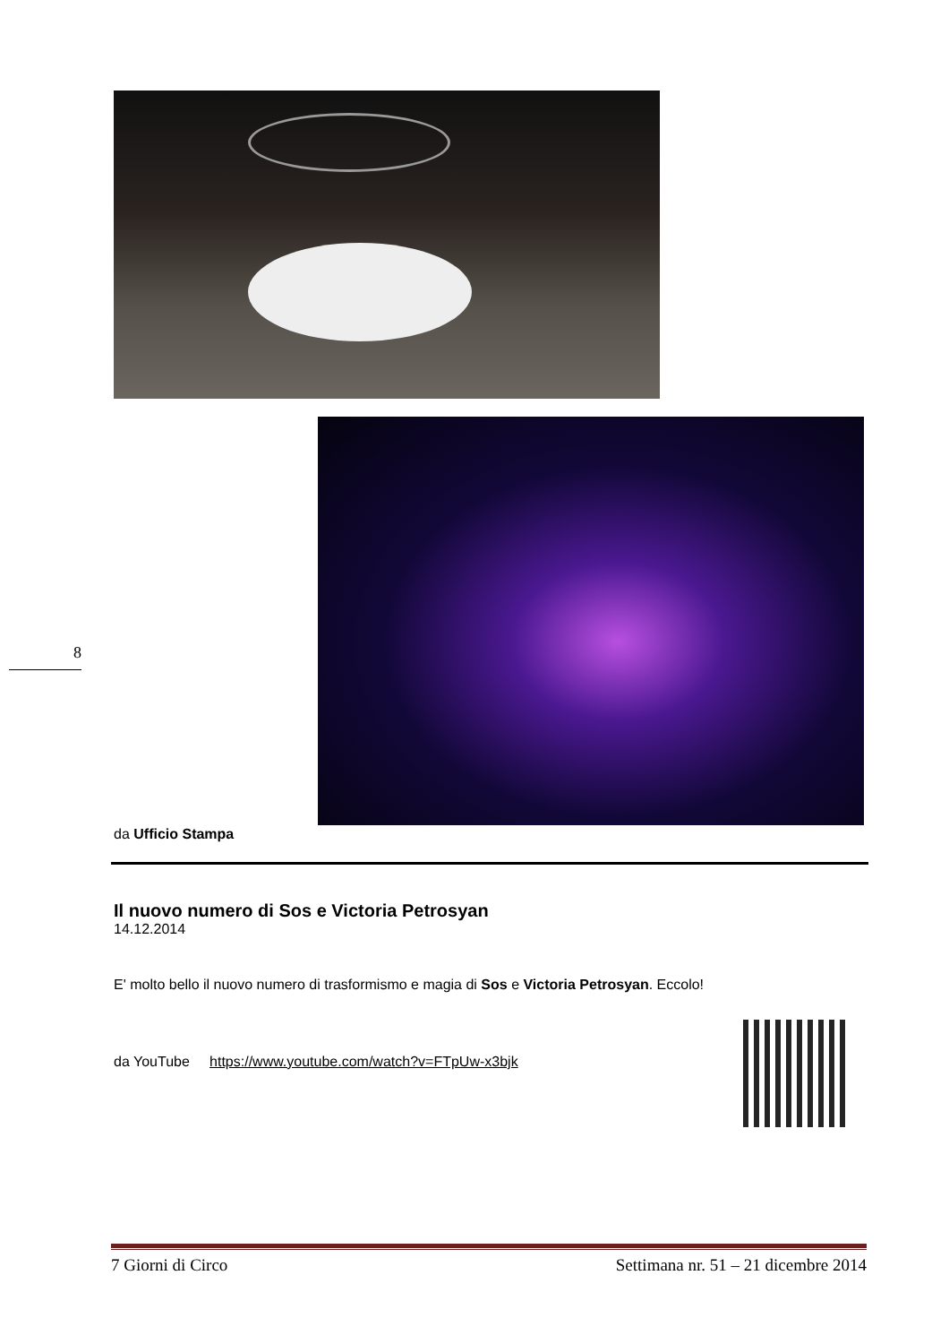8
da Ufficio Stampa
Il nuovo numero di Sos e Victoria Petrosyan
14.12.2014
E' molto bello il nuovo numero di trasformismo e magia di Sos e Victoria Petrosyan. Eccolo!
da YouTube https://www.youtube.com/watch?v=FTpUw-x3bjk
7 Giorni di Circo Settimana nr. 51 – 21 dicembre 2014